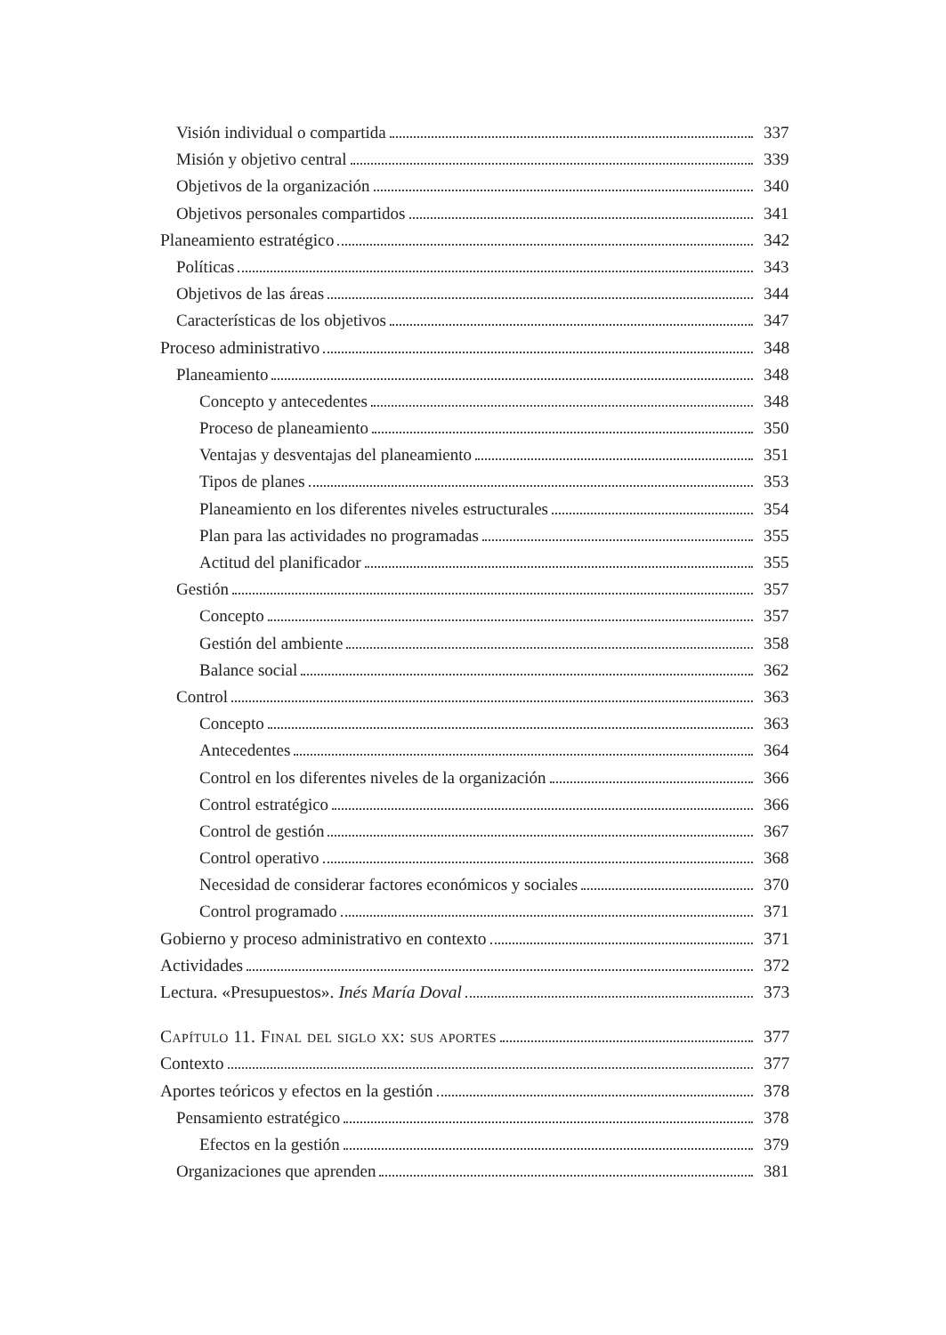Visión individual o compartida 337
Misión y objetivo central 339
Objetivos de la organización 340
Objetivos personales compartidos 341
Planeamiento estratégico 342
Políticas 343
Objetivos de las áreas 344
Características de los objetivos 347
Proceso administrativo 348
Planeamiento 348
Concepto y antecedentes 348
Proceso de planeamiento 350
Ventajas y desventajas del planeamiento 351
Tipos de planes 353
Planeamiento en los diferentes niveles estructurales 354
Plan para las actividades no programadas 355
Actitud del planificador 355
Gestión 357
Concepto 357
Gestión del ambiente 358
Balance social 362
Control 363
Concepto 363
Antecedentes 364
Control en los diferentes niveles de la organización 366
Control estratégico 366
Control de gestión 367
Control operativo 368
Necesidad de considerar factores económicos y sociales 370
Control programado 371
Gobierno y proceso administrativo en contexto 371
Actividades 372
Lectura. «Presupuestos». Inés María Doval 373
Capítulo 11. Final del siglo xx: sus aportes 377
Contexto 377
Aportes teóricos y efectos en la gestión 378
Pensamiento estratégico 378
Efectos en la gestión 379
Organizaciones que aprenden 381